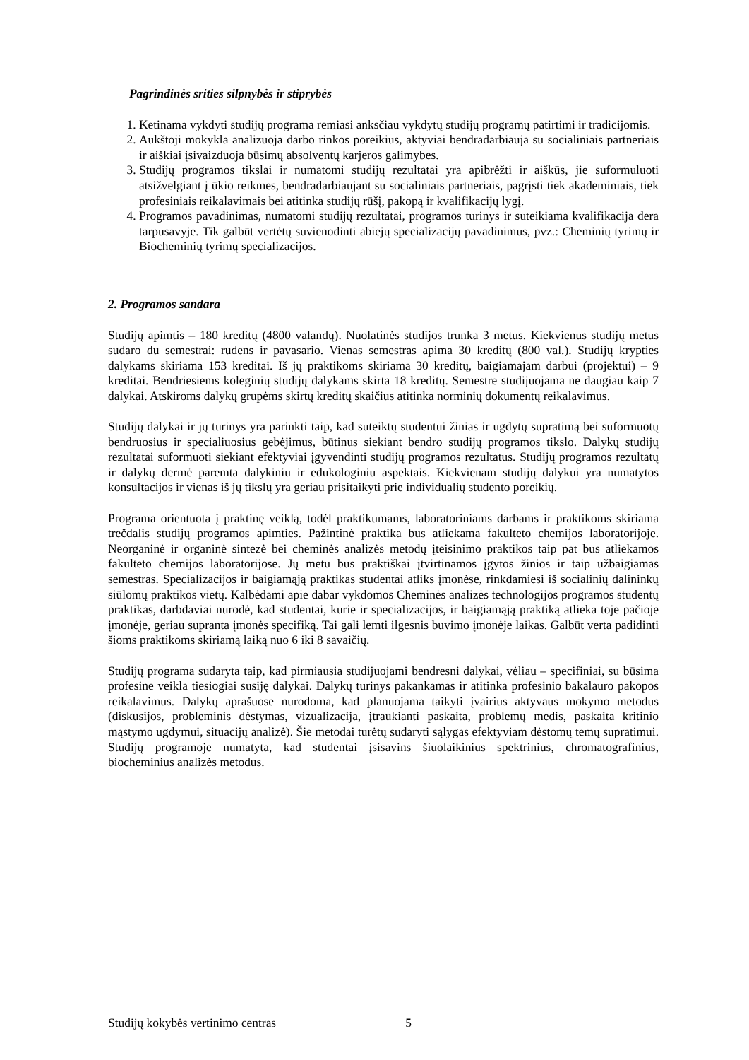Pagrindinės srities silpnybės ir stiprybės
1. Ketinama vykdyti studijų programa remiasi anksčiau vykdytų studijų programų patirtimi ir tradicijomis.
2. Aukštoji mokykla analizuoja darbo rinkos poreikius, aktyviai bendradarbiauja su socialiniais partneriais ir aiškiai įsivaizduoja būsimų absolventų karjeros galimybes.
3. Studijų programos tikslai ir numatomi studijų rezultatai yra apibrėžti ir aiškūs, jie suformuluoti atsižvelgiant į ūkio reikmes, bendradarbiaujant su socialiniais partneriais, pagrįsti tiek akademiniais, tiek profesiniais reikalavimais bei atitinka studijų rūšį, pakopą ir kvalifikacijų lygį.
4. Programos pavadinimas, numatomi studijų rezultatai, programos turinys ir suteikiama kvalifikacija dera tarpusavyje. Tik galbūt vertėtų suvienodinti abiejų specializacijų pavadinimus, pvz.: Cheminių tyrimų ir Biocheminių tyrimų specializacijos.
2. Programos sandara
Studijų apimtis – 180 kreditų (4800 valandų). Nuolatinės studijos trunka 3 metus. Kiekvienus studijų metus sudaro du semestrai: rudens ir pavasario. Vienas semestras apima 30 kreditų (800 val.). Studijų krypties dalykams skiriama 153 kreditai. Iš jų praktikoms skiriama 30 kreditų, baigiamajam darbui (projektui) – 9 kreditai. Bendriesiems koleginių studijų dalykams skirta 18 kreditų. Semestre studijuojama ne daugiau kaip 7 dalykai. Atskiroms dalykų grupėms skirtų kreditų skaičius atitinka norminių dokumentų reikalavimus.
Studijų dalykai ir jų turinys yra parinkti taip, kad suteiktų studentui žinias ir ugdytų supratimą bei suformuotų bendruosius ir specialiuosius gebėjimus, būtinus siekiant bendro studijų programos tikslo. Dalykų studijų rezultatai suformuoti siekiant efektyviai įgyvendinti studijų programos rezultatus. Studijų programos rezultatų ir dalykų dermė paremta dalykiniu ir edukologiniu aspektais. Kiekvienam studijų dalykui yra numatytos konsultacijos ir vienas iš jų tikslų yra geriau prisitaikyti prie individualių studento poreikių.
Programa orientuota į praktinę veiklą, todėl praktikumams, laboratoriniams darbams ir praktikoms skiriama trečdalis studijų programos apimties. Pažintinė praktika bus atliekama fakulteto chemijos laboratorijoje. Neorganinė ir organinė sintezė bei cheminės analizės metodų įteisinimo praktikos taip pat bus atliekamos fakulteto chemijos laboratorijose. Jų metu bus praktiškai įtvirtinamos įgytos žinios ir taip užbaigiamas semestras. Specializacijos ir baigiamąją praktikas studentai atliks įmonėse, rinkdamiesi iš socialinių dalininkų siūlomų praktikos vietų. Kalbėdami apie dabar vykdomos Cheminės analizės technologijos programos studentų praktikas, darbdaviai nurodė, kad studentai, kurie ir specializacijos, ir baigiamąją praktiką atlieka toje pačioje įmonėje, geriau supranta įmonės specifiką. Tai gali lemti ilgesnis buvimo įmonėje laikas. Galbūt verta padidinti šioms praktikoms skiriamą laiką nuo 6 iki 8 savaičių.
Studijų programa sudaryta taip, kad pirmiausia studijuojami bendresni dalykai, vėliau – specifiniai, su būsima profesine veikla tiesiogiai susiję dalykai. Dalykų turinys pakankamas ir atitinka profesinio bakalauro pakopos reikalavimus. Dalykų aprašuose nurodoma, kad planuojama taikyti įvairius aktyvaus mokymo metodus (diskusijos, probleminis dėstymas, vizualizacija, įtraukianti paskaita, problemų medis, paskaita kritinio mąstymo ugdymui, situacijų analizė). Šie metodai turėtų sudaryti sąlygas efektyviam dėstomų temų supratimui. Studijų programoje numatyta, kad studentai įsisavins šiuolaikinius spektrinius, chromatografinius, biocheminius analizės metodus.
Studijų kokybės vertinimo centras 5